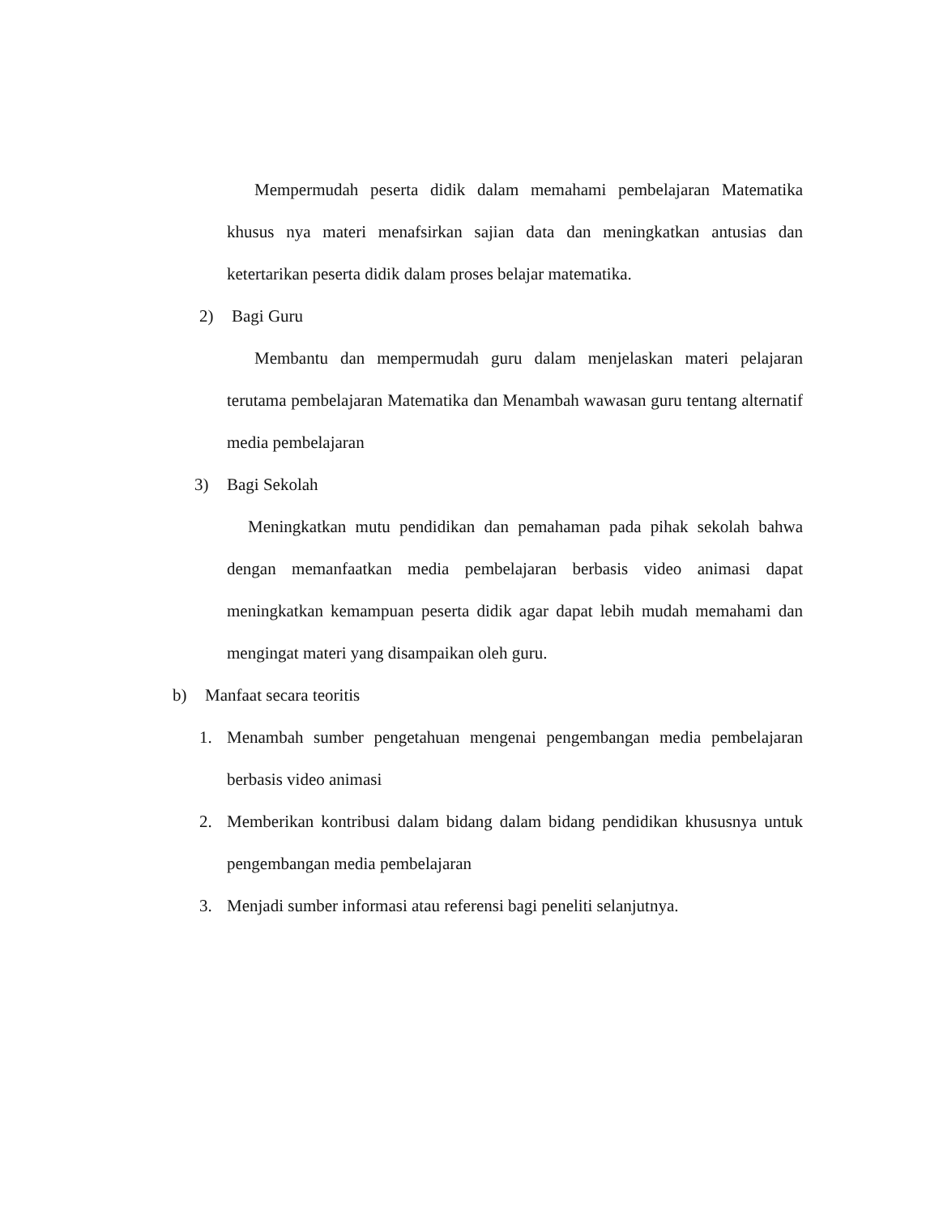Mempermudah peserta didik dalam memahami pembelajaran Matematika khusus nya materi menafsirkan sajian data dan meningkatkan antusias dan ketertarikan peserta didik dalam proses belajar matematika.
2) Bagi Guru
Membantu dan mempermudah guru dalam menjelaskan materi pelajaran terutama pembelajaran Matematika dan Menambah wawasan guru tentang alternatif media pembelajaran
3) Bagi Sekolah
Meningkatkan mutu pendidikan dan pemahaman pada pihak sekolah bahwa dengan memanfaatkan media pembelajaran berbasis video animasi dapat meningkatkan kemampuan peserta didik agar dapat lebih mudah memahami dan mengingat materi yang disampaikan oleh guru.
b) Manfaat secara teoritis
1.
Menambah sumber pengetahuan mengenai pengembangan media pembelajaran berbasis video animasi
2.
Memberikan kontribusi dalam bidang dalam bidang pendidikan khususnya untuk pengembangan media pembelajaran
3.
Menjadi sumber informasi atau referensi bagi peneliti selanjutnya.